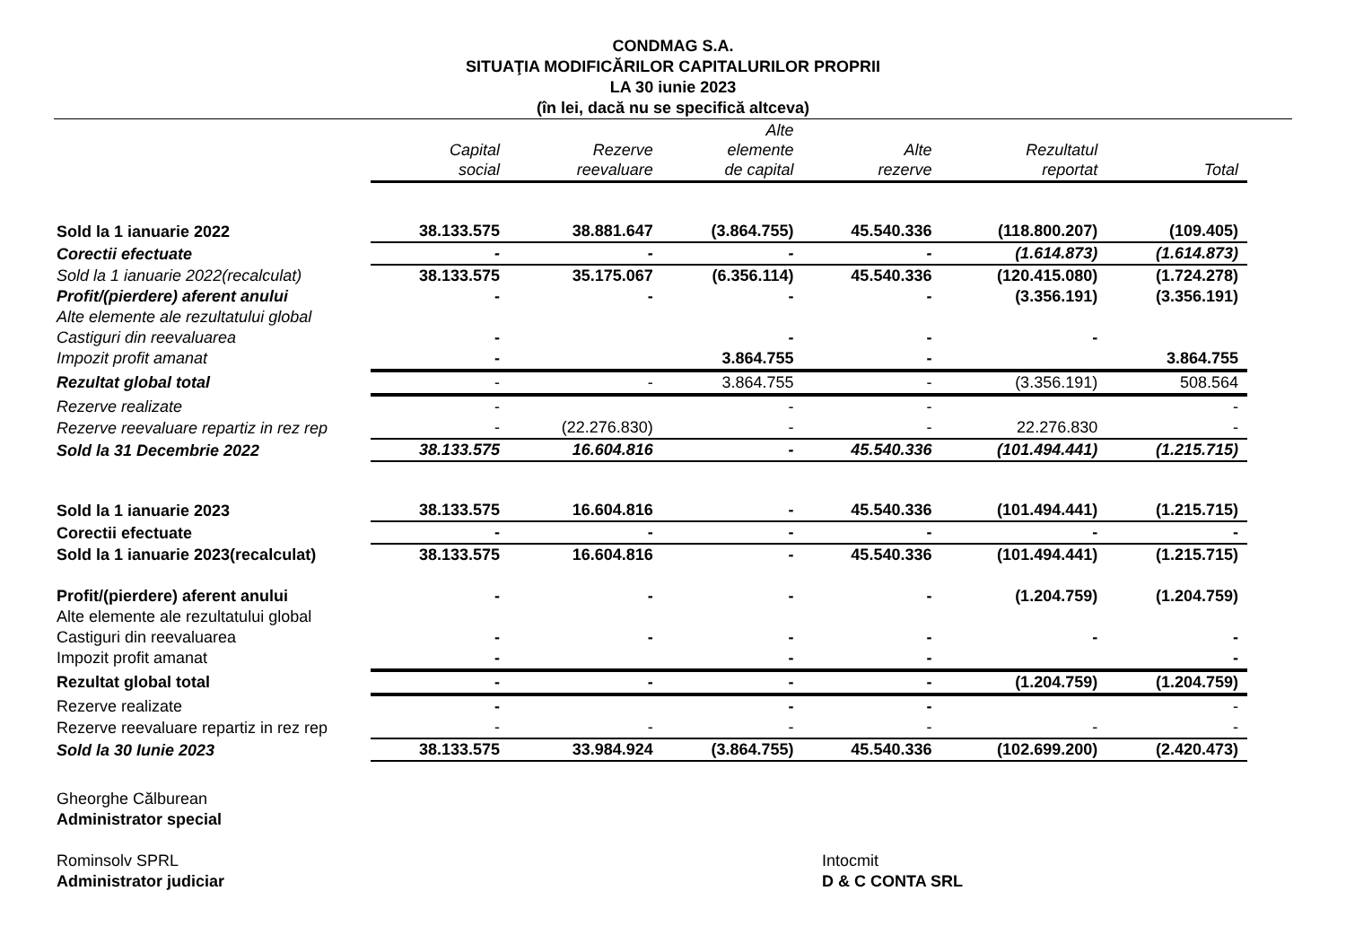CONDMAG S.A.
SITUAŢIA MODIFICĂRILOR CAPITALURILOR PROPRII
LA 30 iunie 2023
(în lei, dacă nu se specifică altceva)
| | Capital social | Rezerve reevaluare | Alte elemente de capital | Alte rezerve | Rezultatul reportat | Total |
| --- | --- | --- | --- | --- | --- | --- |
| Sold la 1 ianuarie 2022 | 38.133.575 | 38.881.647 | (3.864.755) | 45.540.336 | (118.800.207) | (109.405) |
| Corectii efectuate | - | - | - | - | (1.614.873) | (1.614.873) |
| Sold la 1 ianuarie 2022(recalculat) | 38.133.575 | 35.175.067 | (6.356.114) | 45.540.336 | (120.415.080) | (1.724.278) |
| Profit/(pierdere) aferent anului | - | - | - | - | (3.356.191) | (3.356.191) |
| Alte elemente ale rezultatului global | | | | | | |
| Castiguri din reevaluarea | - | | - | - | - | |
| Impozit profit amanat | - | | 3.864.755 | - | | 3.864.755 |
| Rezultat global total | - | - | 3.864.755 | - | (3.356.191) | 508.564 |
| Rezerve realizate | - | | - | - | | - |
| Rezerve reevaluare repartiz in rez rep | - | (22.276.830) | - | - | 22.276.830 | - |
| Sold la 31 Decembrie 2022 | 38.133.575 | 16.604.816 | - | 45.540.336 | (101.494.441) | (1.215.715) |
| Sold la 1 ianuarie 2023 | 38.133.575 | 16.604.816 | - | 45.540.336 | (101.494.441) | (1.215.715) |
| Corectii efectuate | - | - | - | - | - | - |
| Sold la 1 ianuarie 2023(recalculat) | 38.133.575 | 16.604.816 | - | 45.540.336 | (101.494.441) | (1.215.715) |
| Profit/(pierdere) aferent anului | - | - | - | - | (1.204.759) | (1.204.759) |
| Alte elemente ale rezultatului global | | | | | | |
| Castiguri din reevaluarea | - | - | - | - | - | - |
| Impozit profit amanat | - | | - | - | | - |
| Rezultat global total | - | - | - | - | (1.204.759) | (1.204.759) |
| Rezerve realizate | - | | - | - | | - |
| Rezerve reevaluare repartiz in rez rep | - | - | - | - | - | - |
| Sold la 30 Iunie 2023 | 38.133.575 | 33.984.924 | (3.864.755) | 45.540.336 | (102.699.200) | (2.420.473) |
Gheorghe Călburean
Administrator special
Rominsolv SPRL
Administrator judiciar
Intocmit
D & C CONTA SRL